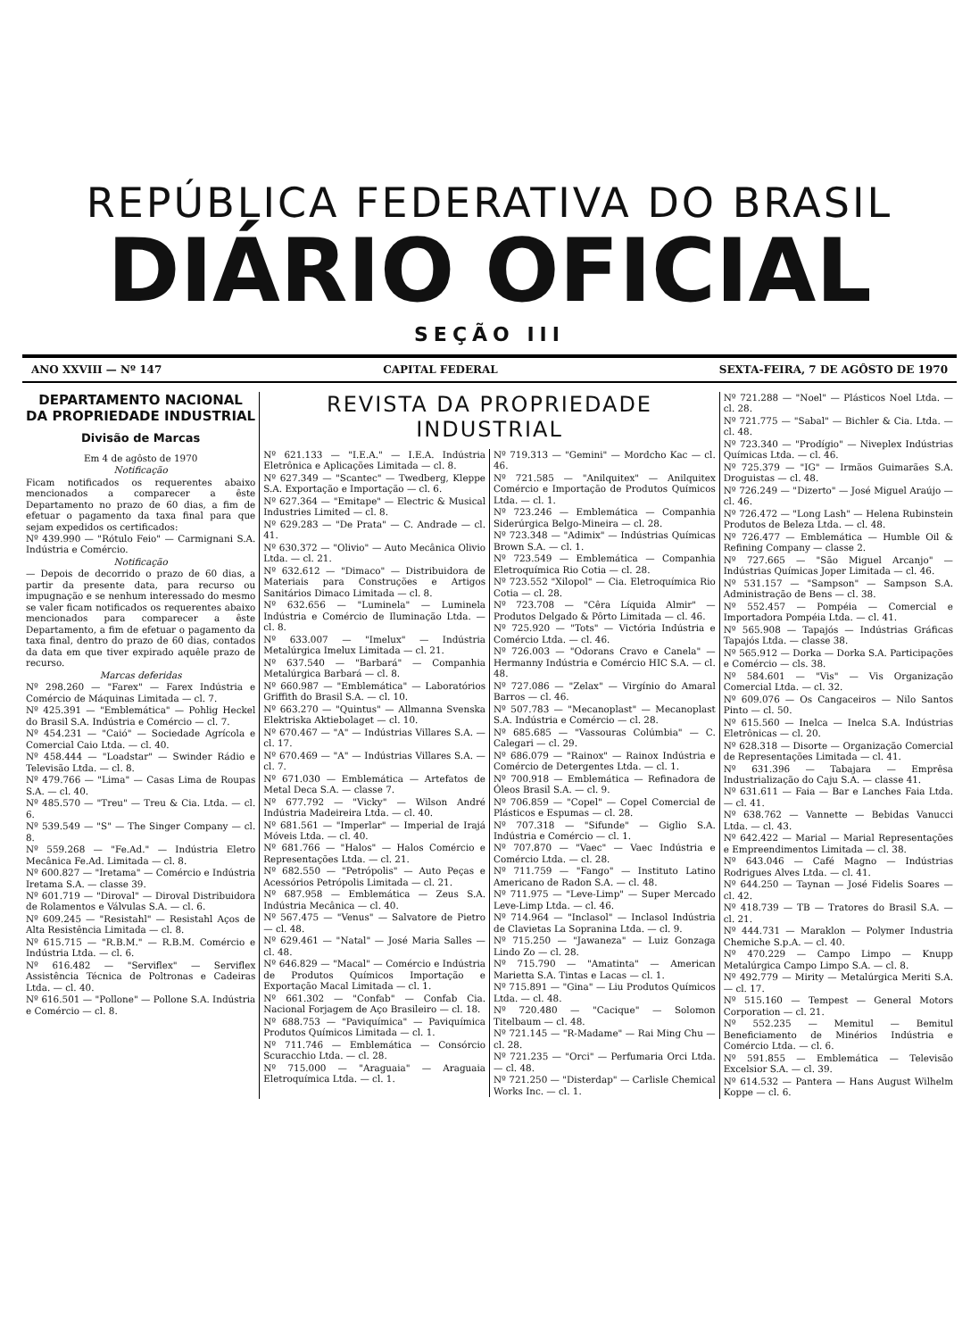REPÚBLICA FEDERATIVA DO BRASIL
DIÁRIO OFICIAL
SEÇÃO III
ANO XXVIII — Nº 147 CAPITAL FEDERAL SEXTA-FEIRA, 7 DE AGÔSTO DE 1970
DEPARTAMENTO NACIONAL DA PROPRIEDADE INDUSTRIAL
Divisão de Marcas
Em 4 de agôsto de 1970
Notificação
Ficam notificados os requerentes abaixo mencionados a comparecer a êste Departamento no prazo de 60 dias, a fim de efetuar o pagamento da taxa final para que sejam expedidos os certificados:
Nº 439.990 — "Rótulo Feio" — Carmignani S.A. Indústria e Comércio.
Notificação
— Depois de decorrido o prazo de 60 dias, a partir da presente data, para recurso ou impugnação e se nenhum interessado do mesmo se valer ficam notificados os requerentes abaixo mencionados para comparecer a êste Departamento, a fim de efetuar o pagamento da taxa final, dentro do prazo de 60 dias, contados da data em que tiver expirado aquêle prazo de recurso.
Marcas deferidas
Nº 298.260 — "Farex" — Farex Indústria e Comércio de Máquinas Limitada — cl. 7.
Nº 425.391 — "Emblemática" — Pohlig Heckel do Brasil S.A. Indústria e Comércio — cl. 7.
Nº 454.231 — "Caió" — Sociedade Agrícola e Comercial Caio Ltda. — cl. 40.
Nº 458.444 — "Loadstar" — Swinder Rádio e Televisão Ltda. — cl. 8.
Nº 479.766 — "Lima" — Casas Lima de Roupas S.A. — cl. 40.
Nº 485.570 — "Treu" — Treu & Cia. Ltda. — cl. 6.
Nº 539.549 — "S" — The Singer Company — cl. 8.
Nº 559.268 — "Fe.Ad." — Indústria Eletro Mecânica Fe.Ad. Limitada — cl. 8.
Nº 600.827 — "Iretama" — Comércio e Indústria Iretama S.A. — classe 39.
Nº 601.719 — "Diroval" — Diroval Distribuidora de Rolamentos e Válvulas S.A. — cl. 6.
Nº 609.245 — "Resistahl" — Resistahl Aços de Alta Resistência Limitada — cl. 8.
Nº 615.715 — "R.B.M." — R.B.M. Comércio e Indústria Ltda. — cl. 6.
Nº 616.482 — "Serviflex" — Serviflex Assistência Técnica de Poltronas e Cadeiras Ltda. — cl. 40.
Nº 616.501 — "Pollone" — Pollone S.A. Indústria e Comércio — cl. 8.
REVISTA DA PROPRIEDADE INDUSTRIAL
Nº 621.133 — "I.E.A." — I.E.A. Indústria Eletrônica e Aplicações Limitada — cl. 8.
Nº 627.349 — "Scantec" — Twedberg, Kleppe S.A. Exportação e Importação — cl. 6.
Nº 627.364 — "Emitape" — Electric & Musical Industries Limited — cl. 8.
Nº 629.283 — "De Prata" — C. Andrade — cl. 41.
Nº 630.372 — "Olivio" — Auto Mecânica Olivio Ltda. — cl. 21.
Nº 632.612 — "Dimaco" — Distribuidora de Materiais para Construções e Artigos Sanitários Dimaco Limitada — cl. 8.
Nº 632.656 — "Luminela" — Luminela Indústria e Comércio de Iluminação Ltda. — cl. 8.
Nº 633.007 — "Imelux" — Indústria Metalúrgica Imelux Limitada — cl. 21.
Nº 637.540 — "Barbará" — Companhia Metalúrgica Barbará — cl. 8.
Nº 660.987 — "Emblemática" — Laboratórios Griffith do Brasil S.A. — cl. 10.
Nº 663.270 — "Quintus" — Allmanna Svenska Elektriska Aktiebolaget — cl. 10.
Nº 670.467 — "A" — Indústrias Villares S.A. — cl. 17.
Nº 670.469 — "A" — Indústrias Villares S.A. — cl. 7.
Nº 671.030 — Emblemática — Artefatos de Metal Deca S.A. — classe 7.
Nº 677.792 — "Vicky" — Wilson André Indústria Madeireira Ltda. — cl. 40.
Nº 681.561 — "Imperlar" — Imperial de Irajá Móveis Ltda. — cl. 40.
Nº 681.766 — "Halos" — Halos Comércio e Representações Ltda. — cl. 21.
Nº 682.550 — "Petrópolis" — Auto Peças e Acessórios Petrópolis Limitada — cl. 21.
Nº 687.958 — Emblemática — Zeus S.A. Indústria Mecânica — cl. 40.
Nº 567.475 — "Venus" — Salvatore de Pietro — cl. 48.
Nº 629.461 — "Natal" — José Maria Salles — cl. 48.
Nº 646.829 — "Macal" — Comércio e Indústria de Produtos Químicos Importação e Exportação Macal Limitada — cl. 1.
Nº 661.302 — "Confab" — Confab Cia. Nacional Forjagem de Aço Brasileiro — cl. 18.
Nº 688.753 — "Paviquímica" — Paviquímica Produtos Químicos Limitada — cl. 1.
Nº 711.746 — Emblemática — Consórcio Scuracchio Ltda. — cl. 28.
Nº 715.000 — "Araguaia" — Araguaia Eletroquímica Ltda. — cl. 1.
Nº 719.313 — "Gemini" — Mordcho Kac — cl. 46.
Nº 721.585 — "Anilquitex" — Anilquitex Comércio e Importação de Produtos Químicos Ltda. — cl. 1.
Nº 723.246 — Emblemática — Companhia Siderúrgica Belgo-Mineira — cl. 28.
Nº 723.348 — "Adimix" — Indústrias Químicas Brown S.A. — cl. 1.
Nº 723.549 — Emblemática — Companhia Eletroquímica Rio Cotia — cl. 28.
Nº 723.552 "Xilopol" — Cia. Eletroquímica Rio Cotia — cl. 28.
Nº 723.708 — "Cêra Líquida Almir" — Produtos Delgado & Pôrto Limitada — cl. 46.
Nº 725.920 — "Tots" — Victória Indústria e Comércio Ltda. — cl. 46.
Nº 726.003 — "Odorans Cravo e Canela" — Hermanny Indústria e Comércio HIC S.A. — cl. 48.
Nº 727.086 — "Zelax" — Virgínio do Amaral Barros — cl. 46.
Nº 507.783 — "Mecanoplast" — Mecanoplast S.A. Indústria e Comércio — cl. 28.
Nº 685.685 — "Vassouras Colúmbia" — C. Calegari — cl. 29.
Nº 686.079 — "Rainox" — Rainox Indústria e Comércio de Detergentes Ltda. — cl. 1.
Nº 700.918 — Emblemática — Refinadora de Óleos Brasil S.A. — cl. 9.
Nº 706.859 — "Copel" — Copel Comercial de Plásticos e Espumas — cl. 28.
Nº 707.318 — "Sifunde" — Giglio S.A. Indústria e Comércio — cl. 1.
Nº 707.870 — "Vaec" — Vaec Indústria e Comércio Ltda. — cl. 28.
Nº 711.759 — "Fango" — Instituto Latino Americano de Radon S.A. — cl. 48.
Nº 711.975 — "Leve-Limp" — Super Mercado Leve-Limp Ltda. — cl. 46.
Nº 714.964 — "Inclasol" — Inclasol Indústria de Clavietas La Sopranina Ltda. — cl. 9.
Nº 715.250 — "Jawaneza" — Luiz Gonzaga Lindo Zo — cl. 28.
Nº 715.790 — "Amatinta" — American Marietta S.A. Tintas e Lacas — cl. 1.
Nº 715.891 — "Gina" — Liu Produtos Químicos Ltda. — cl. 48.
Nº 720.480 — "Cacique" — Solomon Titelbaum — cl. 48.
Nº 721.145 — "R-Madame" — Rai Ming Chu — cl. 28.
Nº 721.235 — "Orci" — Perfumaria Orci Ltda. — cl. 48.
Nº 721.250 — "Disterdap" — Carlisle Chemical Works Inc. — cl. 1.
Nº 721.288 — "Noel" — Plásticos Noel Ltda. — cl. 28.
Nº 721.775 — "Sabal" — Bichler & Cia. Ltda. — cl. 48.
Nº 723.340 — "Prodígio" — Niveplex Indústrias Químicas Ltda. — cl. 46.
Nº 725.379 — "IG" — Irmãos Guimarães S.A. Droguistas — cl. 48.
Nº 726.249 — "Dizerto" — José Miguel Araújo — cl. 46.
Nº 726.472 — "Long Lash" — Helena Rubinstein Produtos de Beleza Ltda. — cl. 48.
Nº 726.477 — Emblemática — Humble Oil & Refining Company — classe 2.
Nº 727.665 — "São Miguel Arcanjo" — Indústrias Químicas Joper Limitada — cl. 46.
Nº 531.157 — "Sampson" — Sampson S.A. Administração de Bens — cl. 38.
Nº 552.457 — Pompéia — Comercial e Importadora Pompéia Ltda. — cl. 41.
Nº 565.908 — Tapajós — Indústrias Gráficas Tapajós Ltda. — classe 38.
Nº 565.912 — Dorka — Dorka S.A. Participações e Comércio — cls. 38.
Nº 584.601 — "Vis" — Vis Organização Comercial Ltda. — cl. 32.
Nº 609.076 — Os Cangaceiros — Nilo Santos Pinto — cl. 50.
Nº 615.560 — Inelca — Inelca S.A. Indústrias Eletrônicas — cl. 20.
Nº 628.318 — Disorte — Organização Comercial de Representações Limitada — cl. 41.
Nº 631.396 — Tabajara — Emprêsa Industrialização do Caju S.A. — classe 41.
Nº 631.611 — Faia — Bar e Lanches Faia Ltda. — cl. 41.
Nº 638.762 — Vannette — Bebidas Vanucci Ltda. — cl. 43.
Nº 642.422 — Marial — Marial Representações e Empreendimentos Limitada — cl. 38.
Nº 643.046 — Café Magno — Indústrias Rodrigues Alves Ltda. — cl. 41.
Nº 644.250 — Taynan — José Fidelis Soares — cl. 42.
Nº 418.739 — TB — Tratores do Brasil S.A. — cl. 21.
Nº 444.731 — Maraklon — Polymer Industria Chemiche S.p.A. — cl. 40.
Nº 470.229 — Campo Limpo — Knupp Metalúrgica Campo Limpo S.A. — cl. 8.
Nº 492.779 — Mirity — Metalúrgica Meriti S.A. — cl. 17.
Nº 515.160 — Tempest — General Motors Corporation — cl. 21.
Nº 552.235 — Memitul — Bemitul Beneficiamento de Minérios Indústria e Comércio Ltda. — cl. 6.
Nº 591.855 — Emblemática — Televisão Excelsior S.A. — cl. 39.
Nº 614.532 — Pantera — Hans August Wilhelm Koppe — cl. 6.